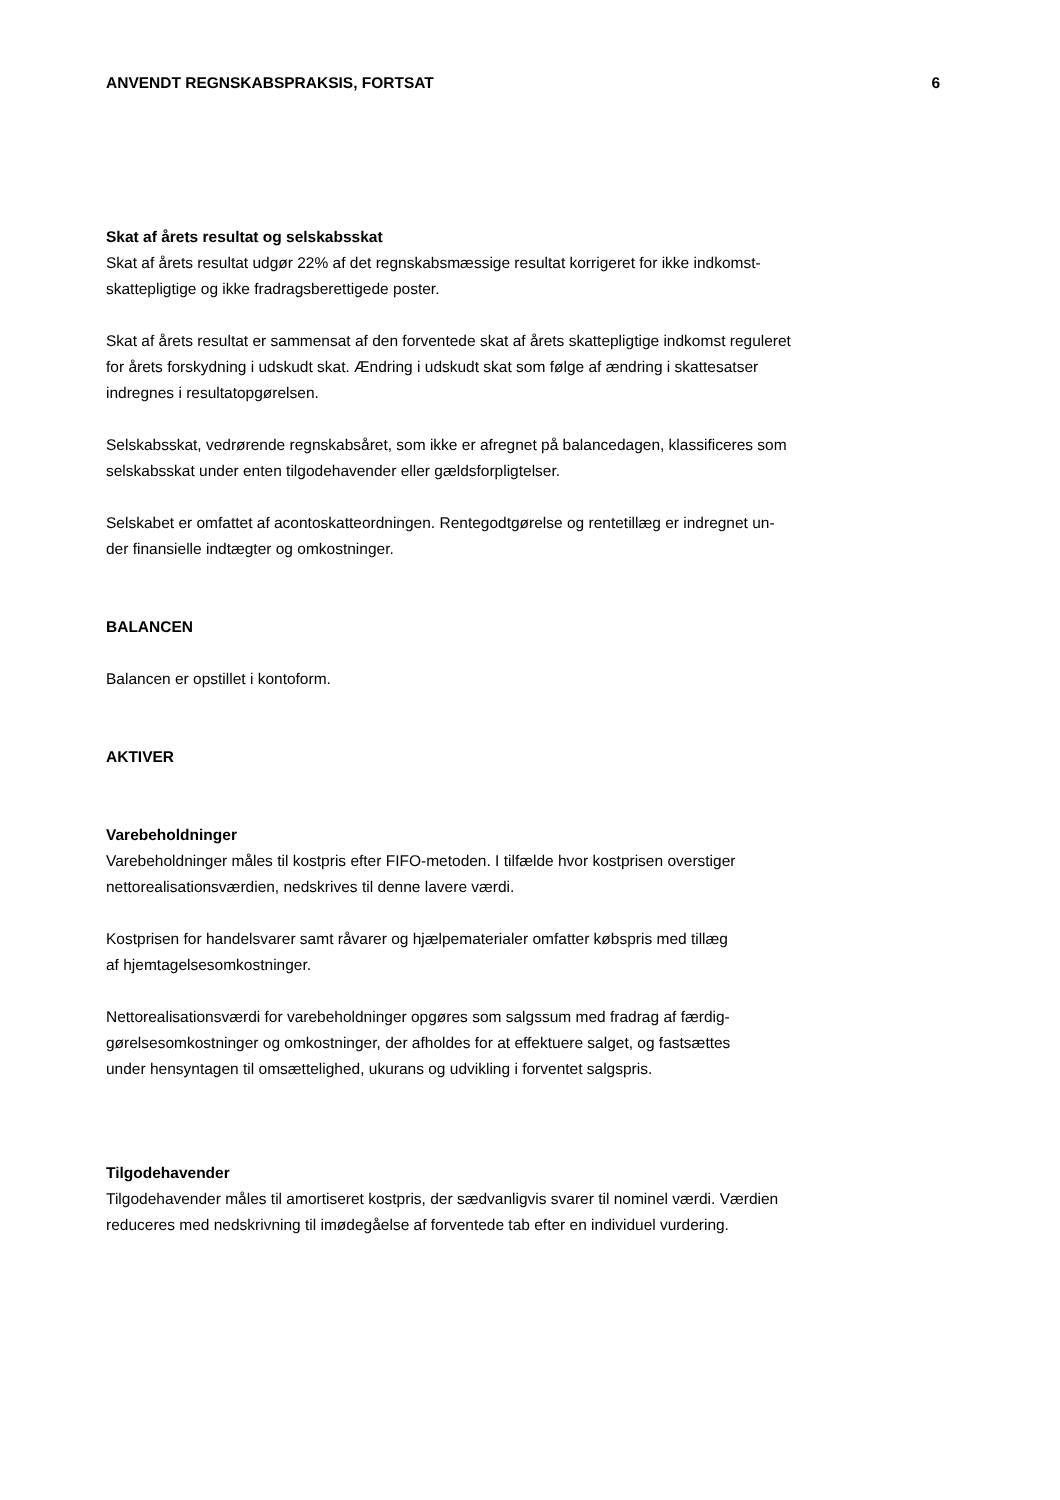ANVENDT REGNSKABSPRAKSIS, FORTSAT 6
Skat af årets resultat og selskabsskat
Skat af årets resultat udgør 22% af det regnskabsmæssige resultat korrigeret for ikke indkomst-
skattepligtige og ikke fradragsberettigede poster.
Skat af årets resultat er sammensat af den forventede skat af årets skattepligtige indkomst reguleret
for årets forskydning i udskudt skat. Ændring i udskudt skat som følge af ændring i skattesatser
indregnes i resultatopgørelsen.
Selskabsskat, vedrørende regnskabsåret, som ikke er afregnet på balancedagen, klassificeres som
selskabsskat under enten tilgodehavender eller gældsforpligtelser.
Selskabet er omfattet af acontoskatteordningen. Rentegodtgørelse og rentetillæg er indregnet un-
der finansielle indtægter og omkostninger.
BALANCEN
Balancen er opstillet i kontoform.
AKTIVER
Varebeholdninger
Varebeholdninger måles til kostpris efter FIFO-metoden. I tilfælde hvor kostprisen overstiger
nettorealisationsværdien, nedskrives til denne lavere værdi.
Kostprisen for handelsvarer samt råvarer og hjælpematerialer omfatter købspris med tillæg
af hjemtagelsesomkostninger.
Nettorealisationsværdi for varebeholdninger opgøres som salgssum med fradrag af færdig-
gørelsesomkostninger og omkostninger, der afholdes for at effektuere salget, og fastsættes
under hensyntagen til omsættelighed, ukurans og udvikling i forventet salgspris.
Tilgodehavender
Tilgodehavender måles til amortiseret kostpris, der sædvanligvis svarer til nominel værdi. Værdien
reduceres med nedskrivning til imødegåelse af forventede tab efter en individuel vurdering.